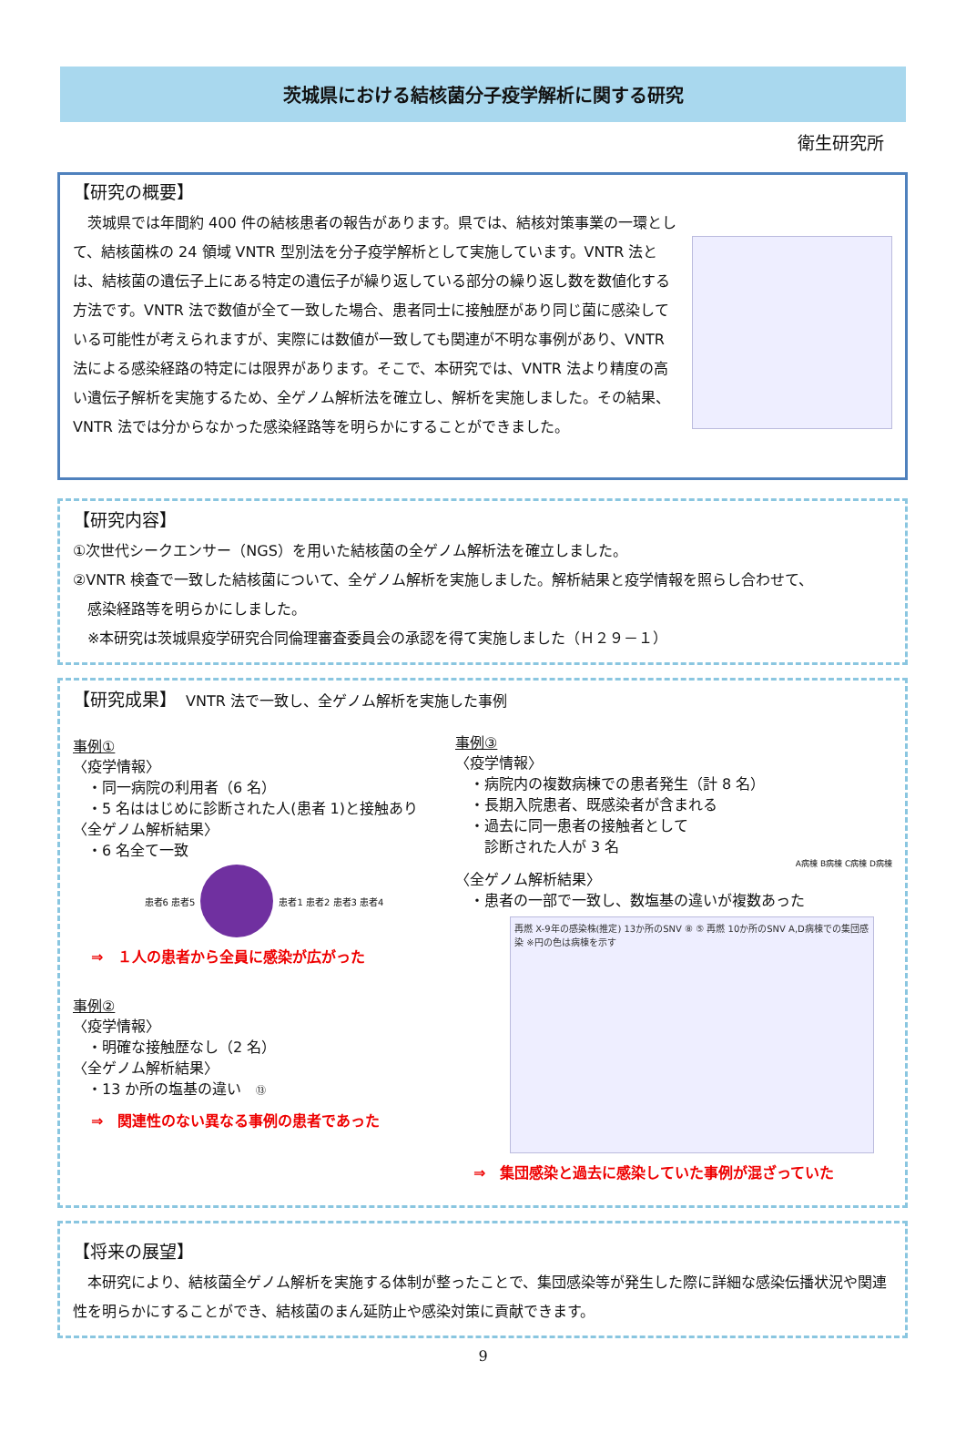茨城県における結核菌分子疫学解析に関する研究
衛生研究所
【研究の概要】
　茨城県では年間約 400 件の結核患者の報告があります。県では、結核対策事業の一環として、結核菌株の 24 領域 VNTR 型別法を分子疫学解析として実施しています。VNTR 法とは、結核菌の遺伝子上にある特定の遺伝子が繰り返している部分の繰り返し数を数値化する方法です。VNTR 法で数値が全て一致した場合、患者同士に接触歴があり同じ菌に感染している可能性が考えられますが、実際には数値が一致しても関連が不明な事例があり、VNTR 法による感染経路の特定には限界があります。そこで、本研究では、VNTR 法より精度の高い遺伝子解析を実施するため、全ゲノム解析法を確立し、解析を実施しました。その結果、VNTR 法では分からなかった感染経路等を明らかにすることができました。
【研究内容】
①次世代シークエンサー（NGS）を用いた結核菌の全ゲノム解析法を確立しました。
②VNTR 検査で一致した結核菌について、全ゲノム解析を実施しました。解析結果と疫学情報を照らし合わせて、
　感染経路等を明らかにしました。
　※本研究は茨城県疫学研究合同倫理審査委員会の承認を得て実施しました（Ｈ２９－１）
【研究成果】　VNTR 法で一致し、全ゲノム解析を実施した事例
事例①
〈疫学情報〉
　・同一病院の利用者（6 名）
　・5 名ははじめに診断された人(患者 1)と接触あり
〈全ゲノム解析結果〉
　・6 名全て一致
患者6 患者5
患者1 患者2 患者3 患者4
⇒　１人の患者から全員に感染が広がった
事例②
〈疫学情報〉
　・明確な接触歴なし（2 名）
〈全ゲノム解析結果〉
　・13 か所の塩基の違い　⑬
⇒　関連性のない異なる事例の患者であった
事例③
〈疫学情報〉
　・病院内の複数病棟での患者発生（計 8 名）
　・長期入院患者、既感染者が含まれる
　・過去に同一患者の接触者として
　　診断された人が 3 名
A病棟 B病棟 C病棟 D病棟
〈全ゲノム解析結果〉
　・患者の一部で一致し、数塩基の違いが複数あった
再燃 X-9年の感染株(推定) 13か所のSNV ⑧ ⑤ 再燃 10か所のSNV A,D病棟での集団感染 ※円の色は病棟を示す
⇒　集団感染と過去に感染していた事例が混ざっていた
【将来の展望】
　本研究により、結核菌全ゲノム解析を実施する体制が整ったことで、集団感染等が発生した際に詳細な感染伝播状況や関連性を明らかにすることができ、結核菌のまん延防止や感染対策に貢献できます。
9